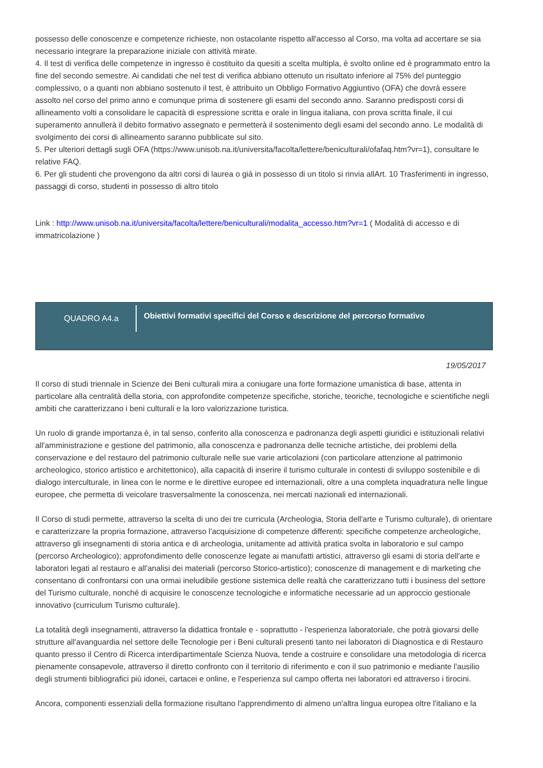possesso delle conoscenze e competenze richieste, non ostacolante rispetto all'accesso al Corso, ma volta ad accertare se sia necessario integrare la preparazione iniziale con attività mirate.
4. Il test di verifica delle competenze in ingresso è costituito da quesiti a scelta multipla, è svolto online ed è programmato entro la fine del secondo semestre. Ai candidati che nel test di verifica abbiano ottenuto un risultato inferiore al 75% del punteggio complessivo, o a quanti non abbiano sostenuto il test, è attribuito un Obbligo Formativo Aggiuntivo (OFA) che dovrà essere assolto nel corso del primo anno e comunque prima di sostenere gli esami del secondo anno. Saranno predisposti corsi di allineamento volti a consolidare le capacità di espressione scritta e orale in lingua italiana, con prova scritta finale, il cui superamento annullerà il debito formativo assegnato e permetterà il sostenimento degli esami del secondo anno. Le modalità di svolgimento dei corsi di allineamento saranno pubblicate sul sito.
5. Per ulteriori dettagli sugli OFA (https://www.unisob.na.it/universita/facolta/lettere/beniculturali/ofafaq.htm?vr=1), consultare le relative FAQ.
6. Per gli studenti che provengono da altri corsi di laurea o già in possesso di un titolo si rinvia allArt. 10 Trasferimenti in ingresso, passaggi di corso, studenti in possesso di altro titolo
Link : http://www.unisob.na.it/universita/facolta/lettere/beniculturali/modalita_accesso.htm?vr=1 ( Modalità di accesso e di immatricolazione )
QUADRO A4.a
Obiettivi formativi specifici del Corso e descrizione del percorso formativo
19/05/2017
Il corso di studi triennale in Scienze dei Beni culturali mira a coniugare una forte formazione umanistica di base, attenta in particolare alla centralità della storia, con approfondite competenze specifiche, storiche, teoriche, tecnologiche e scientifiche negli ambiti che caratterizzano i beni culturali e la loro valorizzazione turistica.
Un ruolo di grande importanza è, in tal senso, conferito alla conoscenza e padronanza degli aspetti giuridici e istituzionali relativi all'amministrazione e gestione del patrimonio, alla conoscenza e padronanza delle tecniche artistiche, dei problemi della conservazione e del restauro del patrimonio culturale nelle sue varie articolazioni (con particolare attenzione al patrimonio archeologico, storico artistico e architettonico), alla capacità di inserire il turismo culturale in contesti di sviluppo sostenibile e di dialogo interculturale, in linea con le norme e le direttive europee ed internazionali, oltre a una completa inquadratura nelle lingue europee, che permetta di veicolare trasversalmente la conoscenza, nei mercati nazionali ed internazionali.
Il Corso di studi permette, attraverso la scelta di uno dei tre curricula (Archeologia, Storia dell'arte e Turismo culturale), di orientare e caratterizzare la propria formazione, attraverso l'acquisizione di competenze differenti: specifiche competenze archeologiche, attraverso gli insegnamenti di storia antica e di archeologia, unitamente ad attività pratica svolta in laboratorio e sul campo (percorso Archeologico); approfondimento delle conoscenze legate ai manufatti artistici, attraverso gli esami di storia dell'arte e laboratori legati al restauro e all'analisi dei materiali (percorso Storico-artistico); conoscenze di management e di marketing che consentano di confrontarsi con una ormai ineludibile gestione sistemica delle realtà che caratterizzano tutti i business del settore del Turismo culturale, nonché di acquisire le conoscenze tecnologiche e informatiche necessarie ad un approccio gestionale innovativo (curriculum Turismo culturale).
La totalità degli insegnamenti, attraverso la didattica frontale e - soprattutto - l'esperienza laboratoriale, che potrà giovarsi delle strutture all'avanguardia nel settore delle Tecnologie per i Beni culturali presenti tanto nei laboratori di Diagnostica e di Restauro quanto presso il Centro di Ricerca interdipartimentale Scienza Nuova, tende a costruire e consolidare una metodologia di ricerca pienamente consapevole, attraverso il diretto confronto con il territorio di riferimento e con il suo patrimonio e mediante l'ausilio degli strumenti bibliografici più idonei, cartacei e online, e l'esperienza sul campo offerta nei laboratori ed attraverso i tirocini.
Ancora, componenti essenziali della formazione risultano l'apprendimento di almeno un'altra lingua europea oltre l'italiano e la